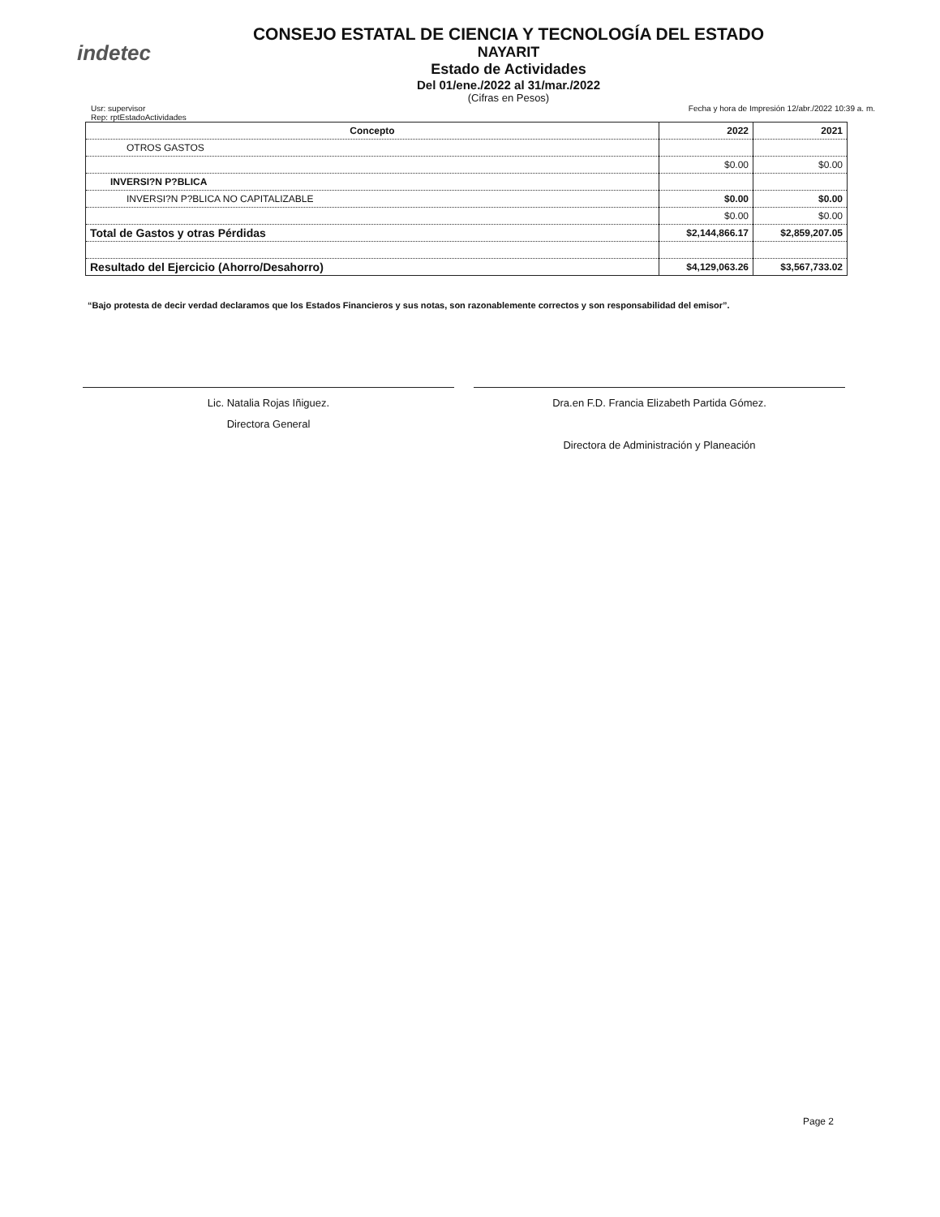indetec
CONSEJO ESTATAL DE CIENCIA Y TECNOLOGÍA DEL ESTADO
NAYARIT
Estado de Actividades
Del 01/ene./2022 al 31/mar./2022
(Cifras en Pesos)
Usr: supervisor
Rep: rptEstadoActividades
Fecha y hora de Impresión 12/abr./2022 10:39 a. m.
| Concepto | 2022 | 2021 |
| --- | --- | --- |
| OTROS GASTOS | | |
| | $0.00 | $0.00 |
| INVERSI?N P?BLICA | | |
| INVERSI?N P?BLICA NO CAPITALIZABLE | $0.00 | $0.00 |
| | $0.00 | $0.00 |
| Total de Gastos y otras Pérdidas | $2,144,866.17 | $2,859,207.05 |
| Resultado del Ejercicio (Ahorro/Desahorro) | $4,129,063.26 | $3,567,733.02 |
“Bajo protesta de decir verdad declaramos que los Estados Financieros y sus notas, son razonablemente correctos y son responsabilidad del emisor”.
Lic. Natalia Rojas Iñiguez.
Directora General
Dra.en F.D. Francia Elizabeth Partida Gómez.
Directora de Administración y Planeación
Page 2